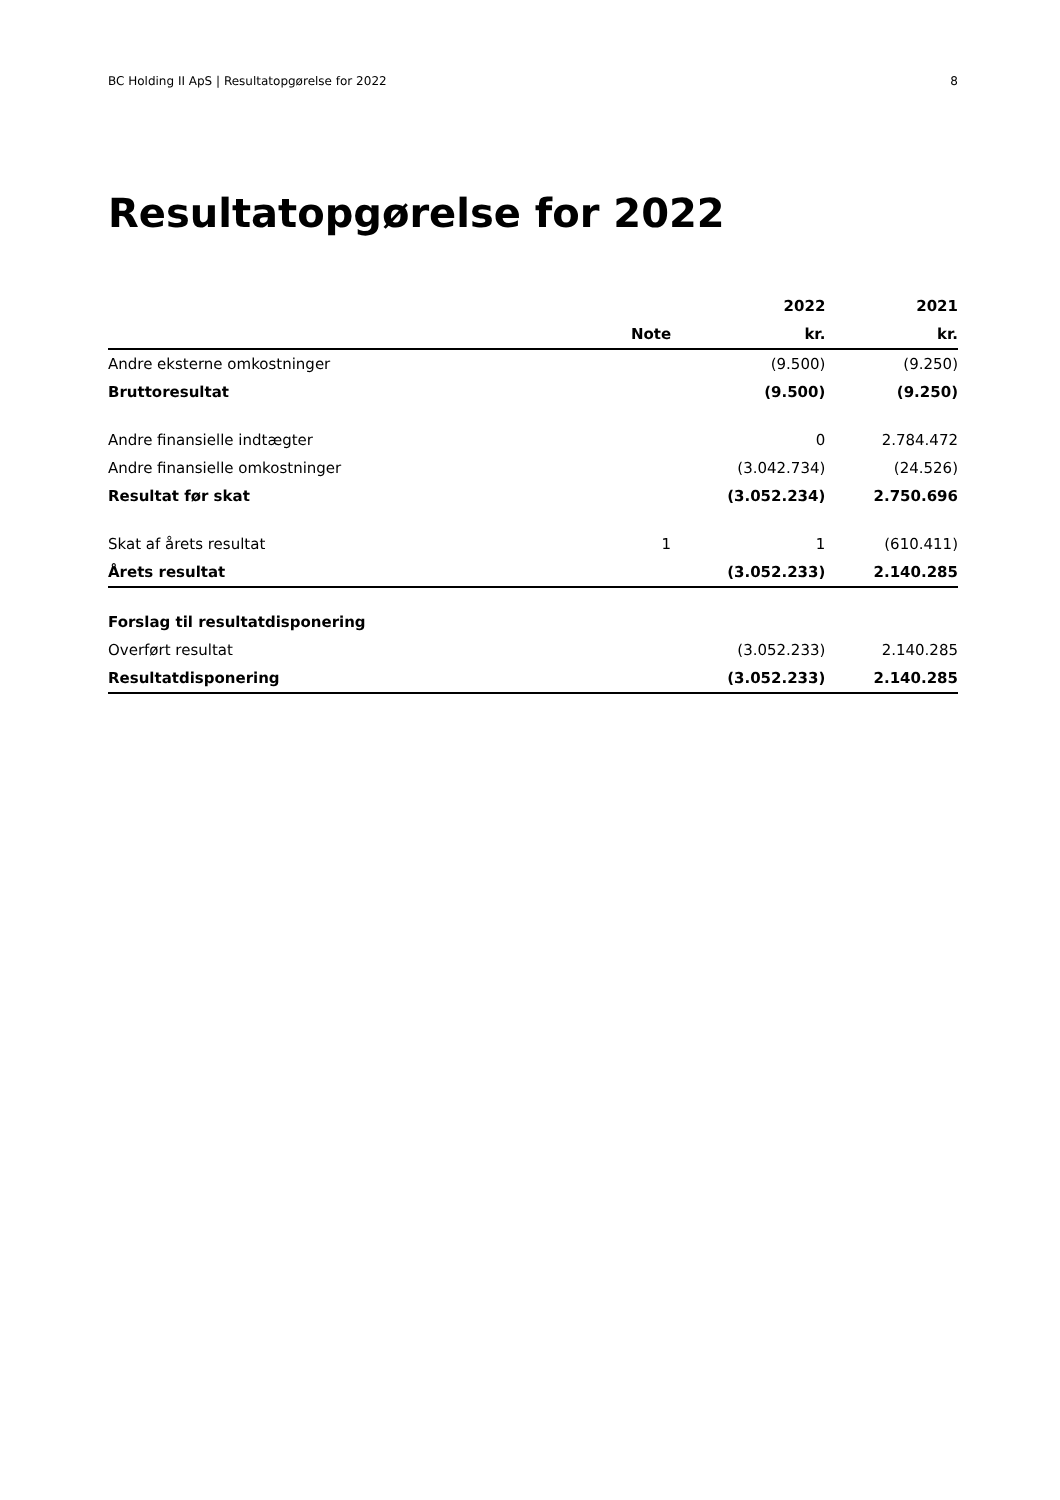BC Holding II ApS | Resultatopgørelse for 2022 8
Resultatopgørelse for 2022
| | | 2022 | 2021 |
| --- | --- | --- | --- |
| | Note | kr. | kr. |
| Andre eksterne omkostninger | | (9.500) | (9.250) |
| Bruttoresultat | | (9.500) | (9.250) |
| Andre finansielle indtægter | | 0 | 2.784.472 |
| Andre finansielle omkostninger | | (3.042.734) | (24.526) |
| Resultat før skat | | (3.052.234) | 2.750.696 |
| Skat af årets resultat | 1 | 1 | (610.411) |
| Årets resultat | | (3.052.233) | 2.140.285 |
| Forslag til resultatdisponering | | | |
| Overført resultat | | (3.052.233) | 2.140.285 |
| Resultatdisponering | | (3.052.233) | 2.140.285 |